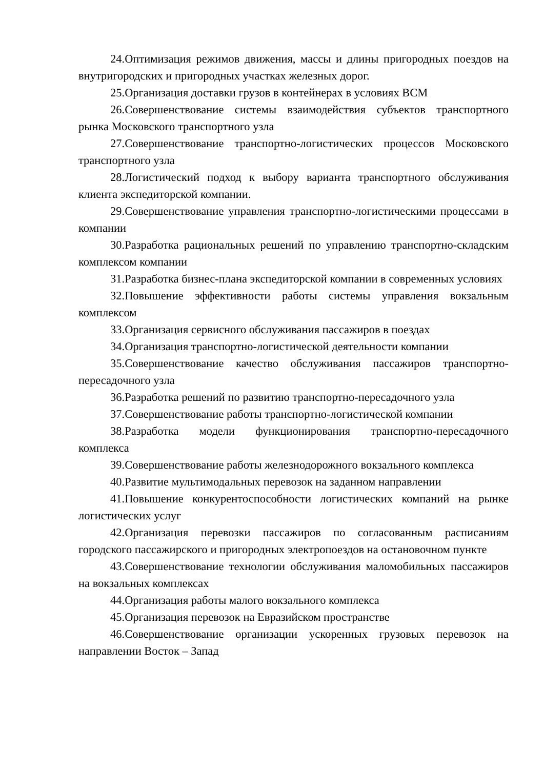24.Оптимизация режимов движения, массы и длины пригородных поездов на внутригородских и пригородных участках железных дорог.
25.Организация доставки грузов в контейнерах в условиях ВСМ
26.Совершенствование системы взаимодействия субъектов транспортного рынка Московского транспортного узла
27.Совершенствование транспортно-логистических процессов Московского транспортного узла
28.Логистический подход к выбору варианта транспортного обслуживания клиента экспедиторской компании.
29.Совершенствование управления транспортно-логистическими процессами в компании
30.Разработка рациональных решений по управлению транспортно-складским комплексом компании
31.Разработка бизнес-плана экспедиторской компании в современных условиях
32.Повышение эффективности работы системы управления вокзальным комплексом
33.Организация сервисного обслуживания пассажиров в поездах
34.Организация транспортно-логистической деятельности компании
35.Совершенствование качество обслуживания пассажиров транспортно-пересадочного узла
36.Разработка решений по развитию транспортно-пересадочного узла
37.Совершенствование работы транспортно-логистической компании
38.Разработка модели функционирования транспортно-пересадочного комплекса
39.Совершенствование работы железнодорожного вокзального комплекса
40.Развитие мультимодальных перевозок на заданном направлении
41.Повышение конкурентоспособности логистических компаний на рынке логистических услуг
42.Организация перевозки пассажиров по согласованным расписаниям городского пассажирского и пригородных электропоездов на остановочном пункте
43.Совершенствование технологии обслуживания маломобильных пассажиров на вокзальных комплексах
44.Организация работы малого вокзального комплекса
45.Организация перевозок на Евразийском пространстве
46.Совершенствование организации ускоренных грузовых перевозок на направлении Восток – Запад